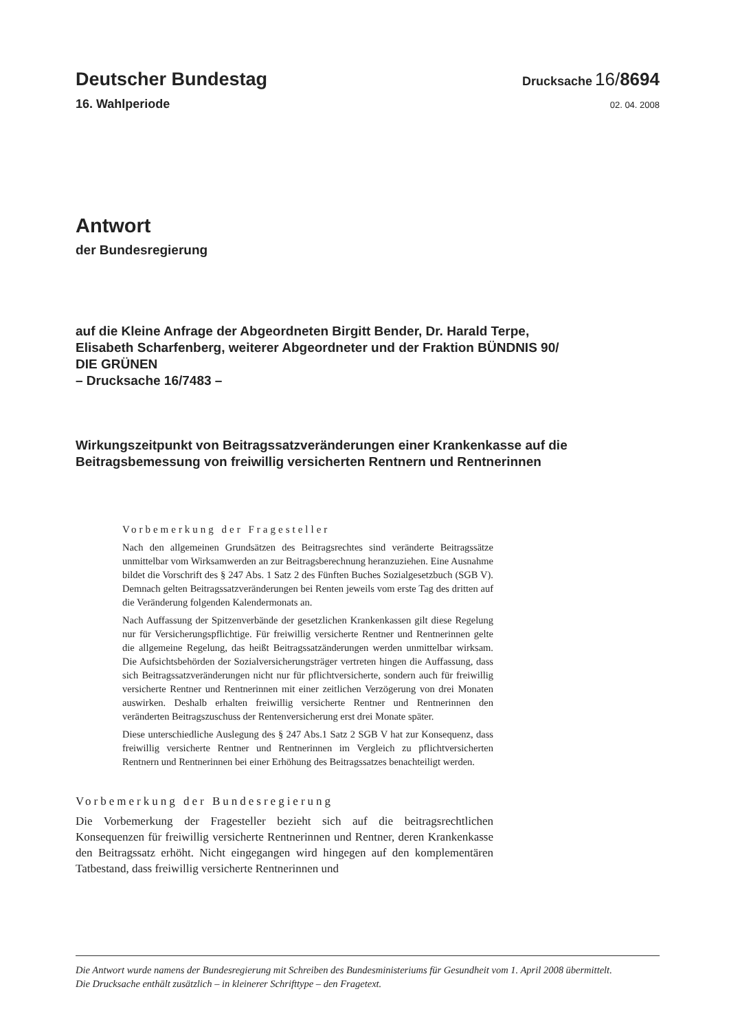Deutscher Bundestag
Drucksache 16/8694
16. Wahlperiode
02. 04. 2008
Antwort
der Bundesregierung
auf die Kleine Anfrage der Abgeordneten Birgitt Bender, Dr. Harald Terpe,
Elisabeth Scharfenberg, weiterer Abgeordneter und der Fraktion BÜNDNIS 90/
DIE GRÜNEN
– Drucksache 16/7483 –
Wirkungszeitpunkt von Beitragssatzveränderungen einer Krankenkasse auf die
Beitragsbemessung von freiwillig versicherten Rentnern und Rentnerinnen
Vorbemerkung der Fragesteller
Nach den allgemeinen Grundsätzen des Beitragsrechtes sind veränderte Beitragssätze unmittelbar vom Wirksamwerden an zur Beitragsberechnung heranzuziehen. Eine Ausnahme bildet die Vorschrift des § 247 Abs. 1 Satz 2 des Fünften Buches Sozialgesetzbuch (SGB V). Demnach gelten Beitragssatzveränderungen bei Renten jeweils vom erste Tag des dritten auf die Veränderung folgenden Kalendermonats an.
Nach Auffassung der Spitzenverbände der gesetzlichen Krankenkassen gilt diese Regelung nur für Versicherungspflichtige. Für freiwillig versicherte Rentner und Rentnerinnen gelte die allgemeine Regelung, das heißt Beitragssatzänderungen werden unmittelbar wirksam. Die Aufsichtsbehörden der Sozialversicherungsträger vertreten hingen die Auffassung, dass sich Beitragssatzveränderungen nicht nur für pflichtversicherte, sondern auch für freiwillig versicherte Rentner und Rentnerinnen mit einer zeitlichen Verzögerung von drei Monaten auswirken. Deshalb erhalten freiwillig versicherte Rentner und Rentnerinnen den veränderten Beitragszuschuss der Rentenversicherung erst drei Monate später.
Diese unterschiedliche Auslegung des § 247 Abs.1 Satz 2 SGB V hat zur Konsequenz, dass freiwillig versicherte Rentner und Rentnerinnen im Vergleich zu pflichtversicherten Rentnern und Rentnerinnen bei einer Erhöhung des Beitragssatzes benachteiligt werden.
Vorbemerkung der Bundesregierung
Die Vorbemerkung der Fragesteller bezieht sich auf die beitragsrechtlichen Konsequenzen für freiwillig versicherte Rentnerinnen und Rentner, deren Krankenkasse den Beitragssatz erhöht. Nicht eingegangen wird hingegen auf den komplementären Tatbestand, dass freiwillig versicherte Rentnerinnen und
Die Antwort wurde namens der Bundesregierung mit Schreiben des Bundesministeriums für Gesundheit vom 1. April 2008 übermittelt.
Die Drucksache enthält zusätzlich – in kleinerer Schrifttype – den Fragetext.